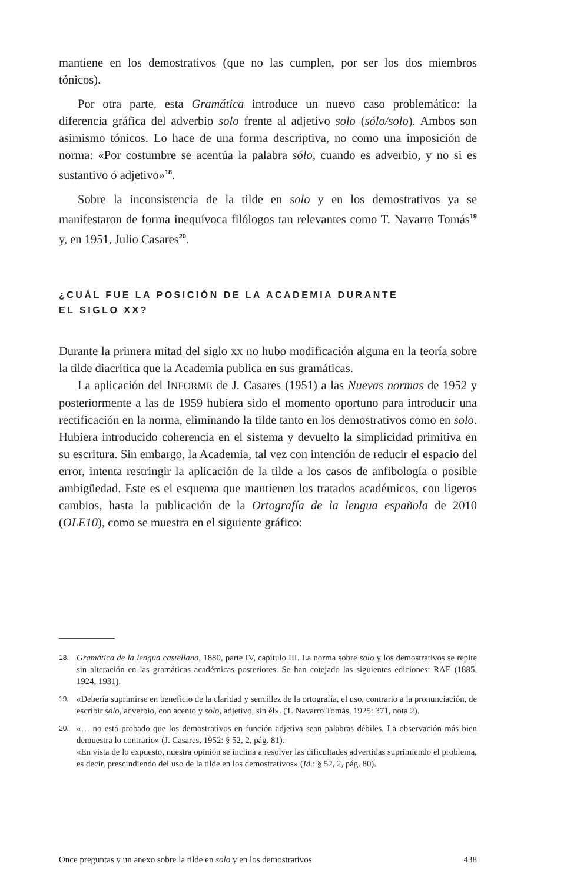mantiene en los demostrativos (que no las cumplen, por ser los dos miembros tónicos).
Por otra parte, esta Gramática introduce un nuevo caso problemático: la diferencia gráfica del adverbio solo frente al adjetivo solo (sólo/solo). Ambos son asimismo tónicos. Lo hace de una forma descriptiva, no como una imposición de norma: «Por costumbre se acentúa la palabra sólo, cuando es adverbio, y no si es sustantivo ó adjetivo»<sup>18</sup>.
Sobre la inconsistencia de la tilde en solo y en los demostrativos ya se manifestaron de forma inequívoca filólogos tan relevantes como T. Navarro Tomás<sup>19</sup> y, en 1951, Julio Casares<sup>20</sup>.
¿CUÁL FUE LA POSICIÓN DE LA ACADEMIA DURANTE
EL SIGLO XX?
Durante la primera mitad del siglo xx no hubo modificación alguna en la teoría sobre la tilde diacrítica que la Academia publica en sus gramáticas.
La aplicación del INFORME de J. Casares (1951) a las Nuevas normas de 1952 y posteriormente a las de 1959 hubiera sido el momento oportuno para introducir una rectificación en la norma, eliminando la tilde tanto en los demostrativos como en solo. Hubiera introducido coherencia en el sistema y devuelto la simplicidad primitiva en su escritura. Sin embargo, la Academia, tal vez con intención de reducir el espacio del error, intenta restringir la aplicación de la tilde a los casos de anfibología o posible ambigüedad. Este es el esquema que mantienen los tratados académicos, con ligeros cambios, hasta la publicación de la Ortografía de la lengua española de 2010 (OLE10), como se muestra en el siguiente gráfico:
18. Gramática de la lengua castellana, 1880, parte IV, capítulo III. La norma sobre solo y los demostrativos se repite sin alteración en las gramáticas académicas posteriores. Se han cotejado las siguientes ediciones: RAE (1885, 1924, 1931).
19. «Debería suprimirse en beneficio de la claridad y sencillez de la ortografía, el uso, contrario a la pronunciación, de escribir solo, adverbio, con acento y solo, adjetivo, sin él». (T. Navarro Tomás, 1925: 371, nota 2).
20. «… no está probado que los demostrativos en función adjetiva sean palabras débiles. La observación más bien demuestra lo contrario» (J. Casares, 1952: § 52, 2, pág. 81).
«En vista de lo expuesto, nuestra opinión se inclina a resolver las dificultades advertidas suprimiendo el problema, es decir, prescindiendo del uso de la tilde en los demostrativos» (Id.: § 52, 2, pág. 80).
Once preguntas y un anexo sobre la tilde en solo y en los demostrativos 438